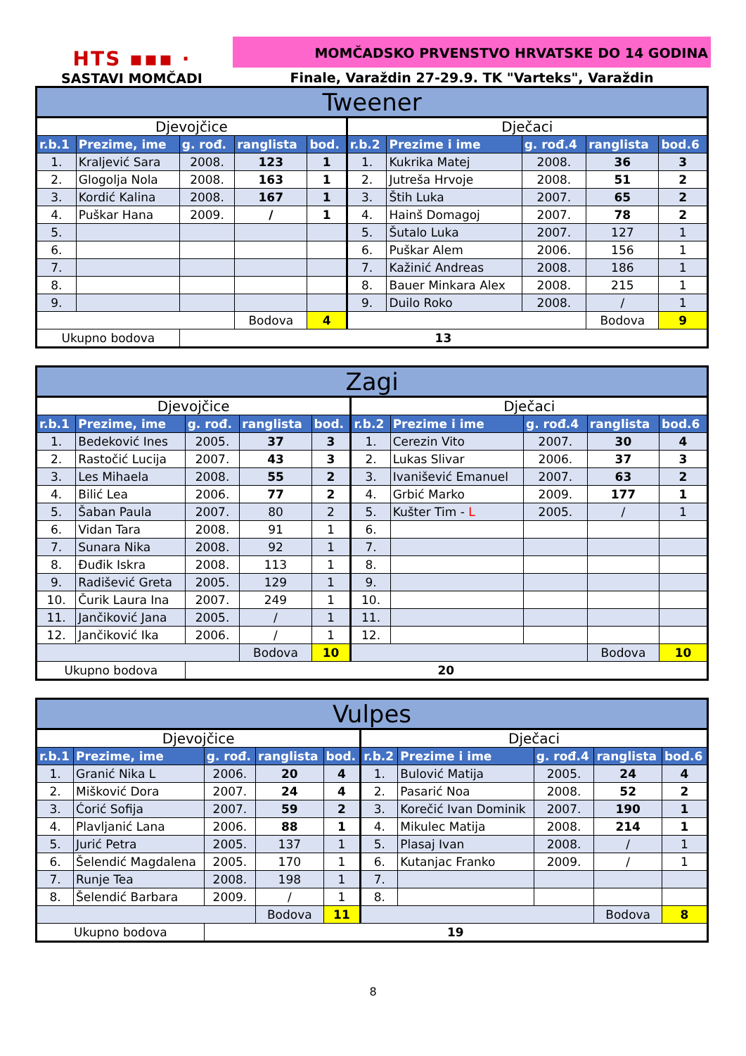HTS ▪▪▪ ·
SASTAVI MOMČADI
MOMČADSKO PRVENSTVO HRVATSKE DO 14 GODINA
Finale, Varaždin 27-29.9. TK "Varteks", Varaždin
| Tweener | | | | | | | | | |
| Djevojčice | | | | | Dječaci | | | | |
| r.b.1 | Prezime, ime | g. rođ. | ranglista | bod. | r.b.2 | Prezime i ime | g. rođ.4 | ranglista | bod.6 |
| 1. | Kraljević Sara | 2008. | 123 | 1 | 1. | Kukrika Matej | 2008. | 36 | 3 |
| 2. | Glogolja Nola | 2008. | 163 | 1 | 2. | Jutreša Hrvoje | 2008. | 51 | 2 |
| 3. | Kordić Kalina | 2008. | 167 | 1 | 3. | Štih Luka | 2007. | 65 | 2 |
| 4. | Puškar Hana | 2009. | / | 1 | 4. | Hainš Domagoj | 2007. | 78 | 2 |
| 5. | | | | | 5. | Šutalo Luka | 2007. | 127 | 1 |
| 6. | | | | | 6. | Puškar Alem | 2006. | 156 | 1 |
| 7. | | | | | 7. | Kažinić Andreas | 2008. | 186 | 1 |
| 8. | | | | | 8. | Bauer Minkara Alex | 2008. | 215 | 1 |
| 9. | | | | | 9. | Duilo Roko | 2008. | / | 1 |
| | | | Bodova | 4 | | | | Bodova | 9 |
| Ukupno bodova | | 13 | | | | | | | |
| Zagi | | | | | | | | | |
| Djevojčice | | | | | Dječaci | | | | |
| r.b.1 | Prezime, ime | g. rođ. | ranglista | bod. | r.b.2 | Prezime i ime | g. rođ.4 | ranglista | bod.6 |
| 1. | Bedeković Ines | 2005. | 37 | 3 | 1. | Cerezin Vito | 2007. | 30 | 4 |
| 2. | Rastočić Lucija | 2007. | 43 | 3 | 2. | Lukas Slivar | 2006. | 37 | 3 |
| 3. | Les Mihaela | 2008. | 55 | 2 | 3. | Ivanišević Emanuel | 2007. | 63 | 2 |
| 4. | Bilić Lea | 2006. | 77 | 2 | 4. | Grbić Marko | 2009. | 177 | 1 |
| 5. | Šaban Paula | 2007. | 80 | 2 | 5. | Kušter Tim - L | 2005. | / | 1 |
| 6. | Vidan Tara | 2008. | 91 | 1 | 6. | | | | |
| 7. | Sunara Nika | 2008. | 92 | 1 | 7. | | | | |
| 8. | Đuđik Iskra | 2008. | 113 | 1 | 8. | | | | |
| 9. | Radišević Greta | 2005. | 129 | 1 | 9. | | | | |
| 10. | Čurik Laura Ina | 2007. | 249 | 1 | 10. | | | | |
| 11. | Jančiković Jana | 2005. | / | 1 | 11. | | | | |
| 12. | Jančiković Ika | 2006. | / | 1 | 12. | | | | |
| | | | Bodova | 10 | | | | Bodova | 10 |
| Ukupno bodova | | 20 | | | | | | | |
| Vulpes | | | | | | | | | |
| Djevojčice | | | | | Dječaci | | | | |
| r.b.1 | Prezime, ime | g. rođ. | ranglista | bod. | r.b.2 | Prezime i ime | g. rođ.4 | ranglista | bod.6 |
| 1. | Granić Nika L | 2006. | 20 | 4 | 1. | Bulović Matija | 2005. | 24 | 4 |
| 2. | Mišković Dora | 2007. | 24 | 4 | 2. | Pasarić Noa | 2008. | 52 | 2 |
| 3. | Ćorić Sofija | 2007. | 59 | 2 | 3. | Korečić Ivan Dominik | 2007. | 190 | 1 |
| 4. | Plavljanić Lana | 2006. | 88 | 1 | 4. | Mikulec Matija | 2008. | 214 | 1 |
| 5. | Jurić Petra | 2005. | 137 | 1 | 5. | Plasaj Ivan | 2008. | / | 1 |
| 6. | Šelendić Magdalena | 2005. | 170 | 1 | 6. | Kutanjac Franko | 2009. | / | 1 |
| 7. | Runje Tea | 2008. | 198 | 1 | 7. | | | | |
| 8. | Šelendić Barbara | 2009. | / | 1 | 8. | | | | |
| | | | Bodova | 11 | | | | Bodova | 8 |
| Ukupno bodova | | 19 | | | | | | | |
8